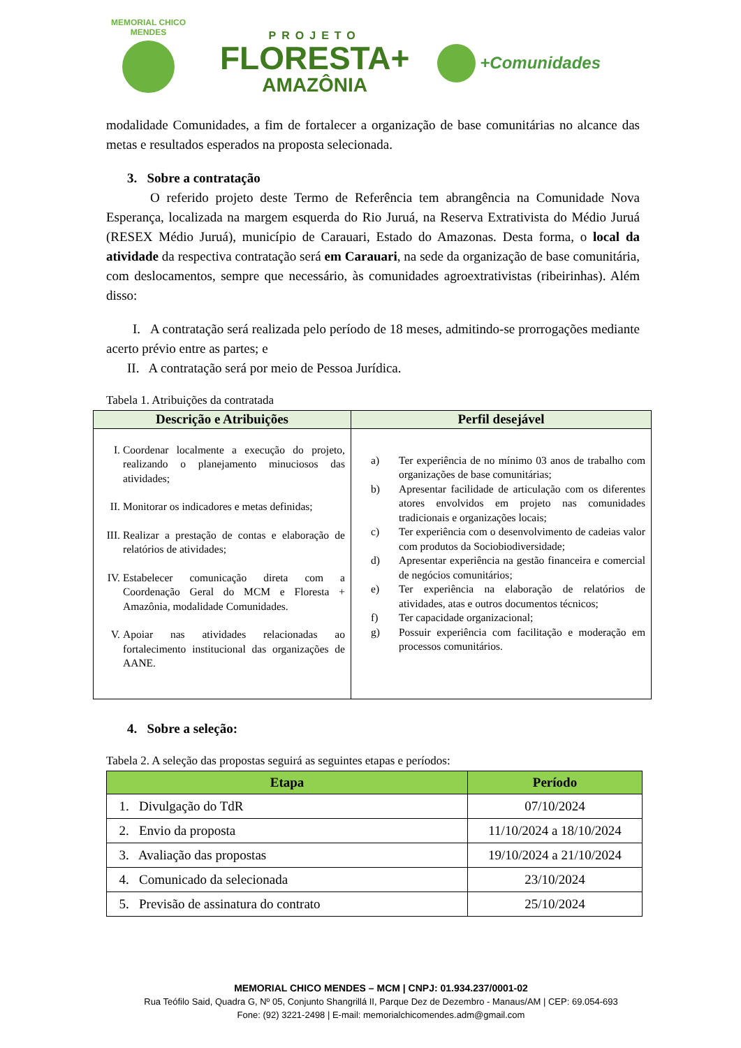MEMORIAL CHICO MENDES
PROJETO
FLORESTA+
AMAZÔNIA
+Comunidades
modalidade Comunidades, a fim de fortalecer a organização de base comunitárias no alcance das metas e resultados esperados na proposta selecionada.
3. Sobre a contratação
O referido projeto deste Termo de Referência tem abrangência na Comunidade Nova Esperança, localizada na margem esquerda do Rio Juruá, na Reserva Extrativista do Médio Juruá (RESEX Médio Juruá), município de Carauari, Estado do Amazonas. Desta forma, o local da atividade da respectiva contratação será em Carauari, na sede da organização de base comunitária, com deslocamentos, sempre que necessário, às comunidades agroextrativistas (ribeirinhas). Além disso:
I. A contratação será realizada pelo período de 18 meses, admitindo-se prorrogações mediante acerto prévio entre as partes; e
II. A contratação será por meio de Pessoa Jurídica.
Tabela 1. Atribuições da contratada
| Descrição e Atribuições | Perfil desejável |
| --- | --- |
| I. Coordenar localmente a execução do projeto, realizando o planejamento minuciosos das atividades; II. Monitorar os indicadores e metas definidas; III. Realizar a prestação de contas e elaboração de relatórios de atividades; IV. Estabelecer comunicação direta com a Coordenação Geral do MCM e Floresta + Amazônia, modalidade Comunidades. V. Apoiar nas atividades relacionadas ao fortalecimento institucional das organizações de AANE. | a) Ter experiência de no mínimo 03 anos de trabalho com organizações de base comunitárias; b) Apresentar facilidade de articulação com os diferentes atores envolvidos em projeto nas comunidades tradicionais e organizações locais; c) Ter experiência com o desenvolvimento de cadeias valor com produtos da Sociobiodiversidade; d) Apresentar experiência na gestão financeira e comercial de negócios comunitários; e) Ter experiência na elaboração de relatórios de atividades, atas e outros documentos técnicos; f) Ter capacidade organizacional; g) Possuir experiência com facilitação e moderação em processos comunitários. |
4. Sobre a seleção:
Tabela 2. A seleção das propostas seguirá as seguintes etapas e períodos:
| Etapa | Período |
| --- | --- |
| 1. Divulgação do TdR | 07/10/2024 |
| 2. Envio da proposta | 11/10/2024 a 18/10/2024 |
| 3. Avaliação das propostas | 19/10/2024 a 21/10/2024 |
| 4. Comunicado da selecionada | 23/10/2024 |
| 5. Previsão de assinatura do contrato | 25/10/2024 |
MEMORIAL CHICO MENDES – MCM | CNPJ: 01.934.237/0001-02
Rua Teófilo Said, Quadra G, Nº 05, Conjunto Shangrillá II, Parque Dez de Dezembro - Manaus/AM | CEP: 69.054-693
Fone: (92) 3221-2498 | E-mail: memorialchicomendes.adm@gmail.com